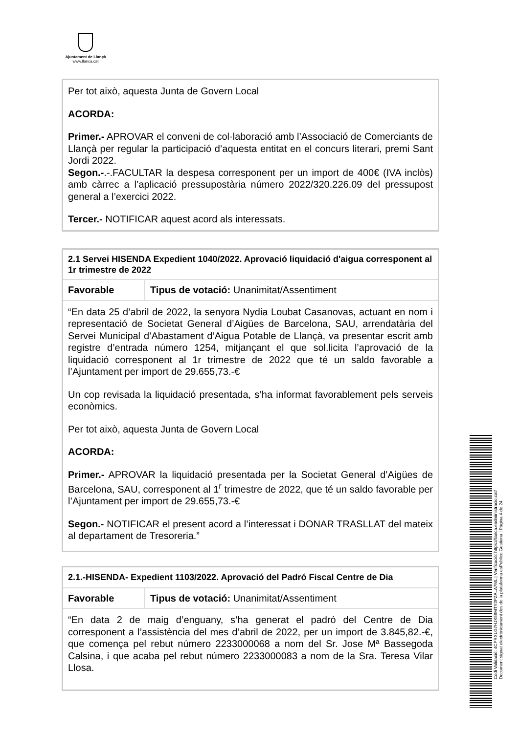Ajuntament de Llançà
www.llanca.cat
Per tot això, aquesta Junta de Govern Local
ACORDA:
Primer.- APROVAR el conveni de col·laboració amb l’Associació de Comerciants de Llançà per regular la participació d’aquesta entitat en el concurs literari, premi Sant Jordi 2022.
Segon.-.-.FACULTAR la despesa corresponent per un import de 400€ (IVA inclòs) amb càrrec a l’aplicació pressupostària número 2022/320.226.09 del pressupost general a l’exercici 2022.
Tercer.- NOTIFICAR aquest acord als interessats.
| 2.1 Servei HISENDA Expedient 1040/2022. Aprovació liquidació d'aigua corresponent al 1r trimestre de 2022 | |
| Favorable | Tipus de votació: Unanimitat/Assentiment |
“En data 25 d’abril de 2022, la senyora Nydia Loubat Casanovas, actuant en nom i representació de Societat General d’Aigües de Barcelona, SAU, arrendatària del Servei Municipal d’Abastament d’Aigua Potable de Llançà, va presentar escrit amb registre d’entrada número 1254, mitjançant el que sol.licita l’aprovació de la liquidació corresponent al 1r trimestre de 2022 que té un saldo favorable a l’Ajuntament per import de 29.655,73.-€
Un cop revisada la liquidació presentada, s’ha informat favorablement pels serveis econòmics.
Per tot això, aquesta Junta de Govern Local
ACORDA:
Primer.- APROVAR la liquidació presentada per la Societat General d’Aigües de Barcelona, SAU, corresponent al 1<sup>r</sup> trimestre de 2022, que té un saldo favorable per l’Ajuntament per import de 29.655,73.-€
Segon.- NOTIFICAR el present acord a l’interessat i DONAR TRASLLAT del mateix al departament de Tresoreria.”
| 2.1.-HISENDA- Expedient 1103/2022. Aprovació del Padró Fiscal Centre de Dia | |
| Favorable | Tipus de votació: Unanimitat/Assentiment |
“En data 2 de maig d’enguany, s’ha generat el padró del Centre de Dia corresponent a l’assistència del mes d’abril de 2022, per un import de 3.845,82.-€, que comença pel rebut número 2233000068 a nom del Sr. Jose Mª Bassegoda Calsina, i que acaba pel rebut número 2233000083 a nom de la Sra. Teresa Vilar Llosa.
Codi Validació: 4CPRXLG7HJX59MTY3PZALA7ML | Verificació: https://llanca.eadministracio.cat/
Document signat electrònicament des de la plataforma esPublico Gestiona | Pàgina 4 de 24